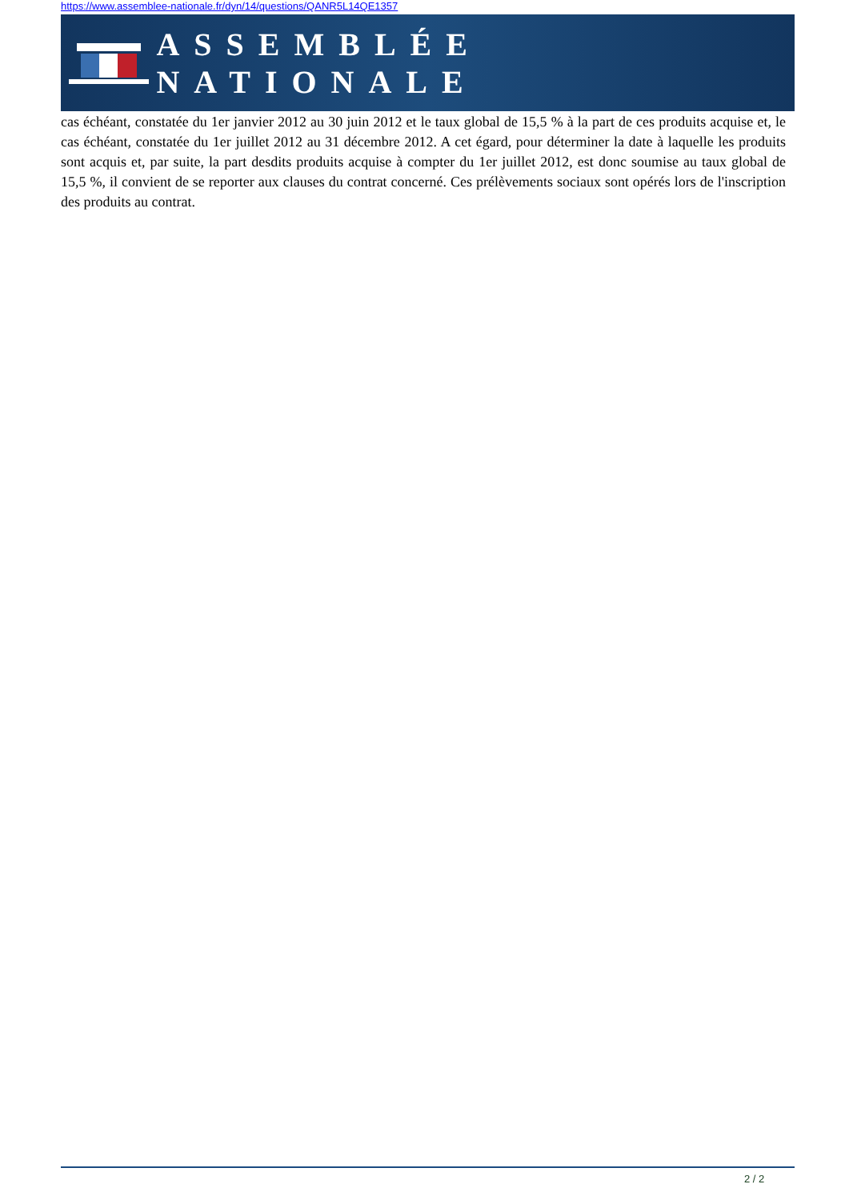https://www.assemblee-nationale.fr/dyn/14/questions/QANR5L14QE1357
ASSEMBLÉE NATIONALE
cas échéant, constatée du 1er janvier 2012 au 30 juin 2012 et le taux global de 15,5 % à la part de ces produits acquise et, le cas échéant, constatée du 1er juillet 2012 au 31 décembre 2012. A cet égard, pour déterminer la date à laquelle les produits sont acquis et, par suite, la part desdits produits acquise à compter du 1er juillet 2012, est donc soumise au taux global de 15,5 %, il convient de se reporter aux clauses du contrat concerné. Ces prélèvements sociaux sont opérés lors de l'inscription des produits au contrat.
2 / 2